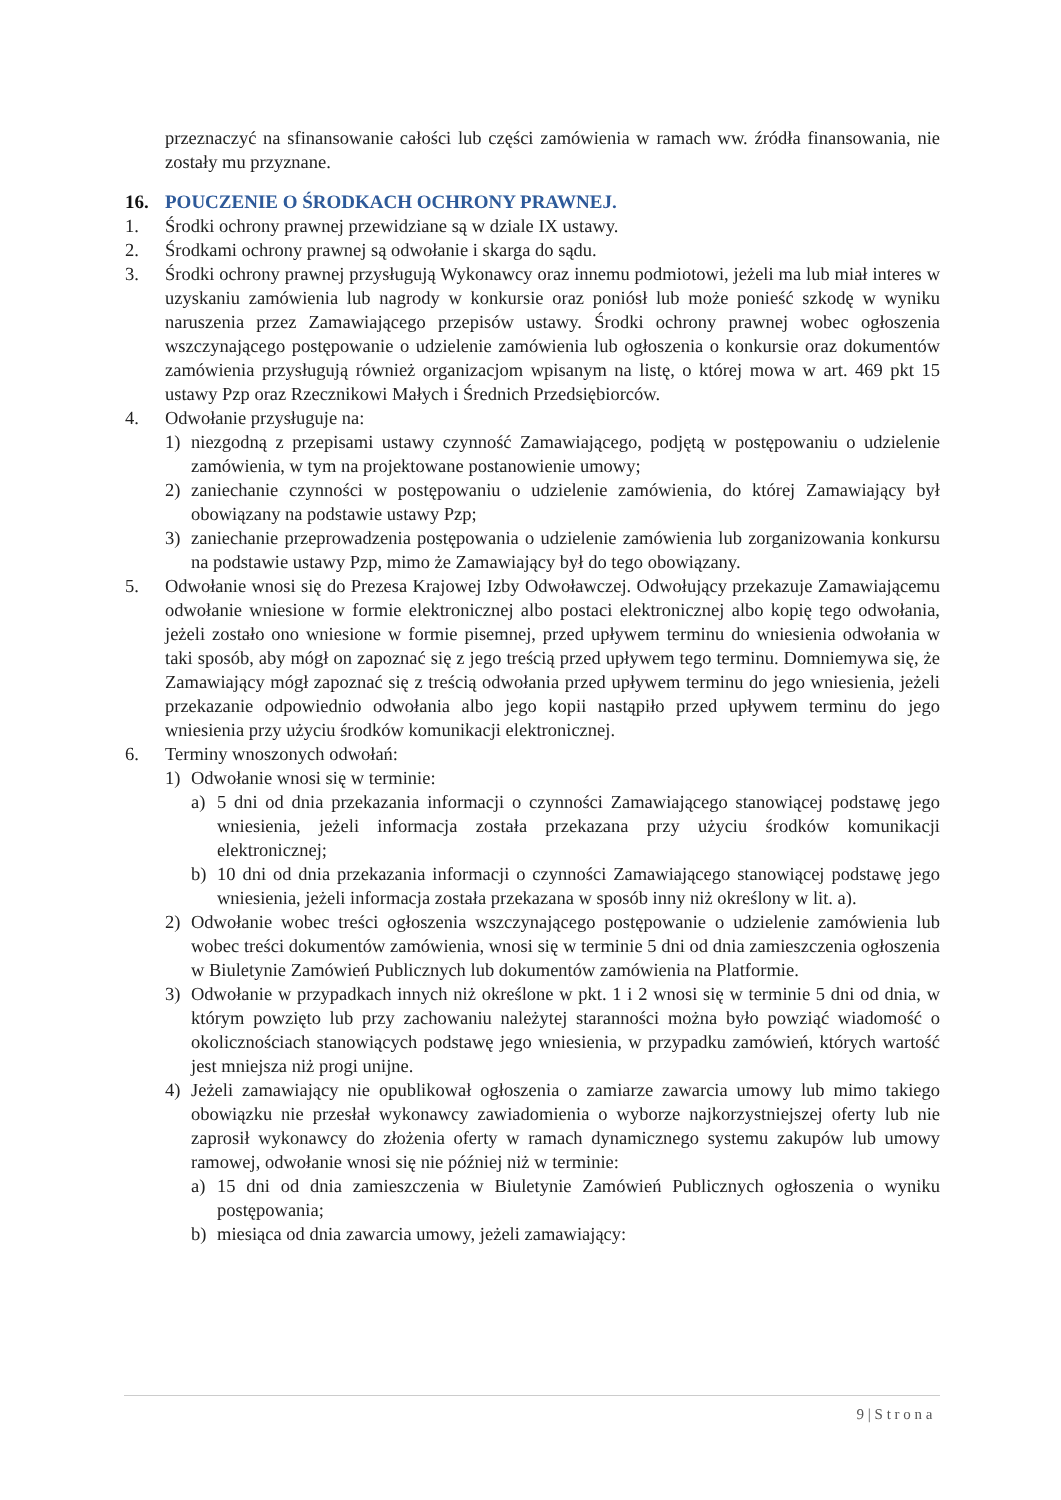przeznaczyć na sfinansowanie całości lub części zamówienia w ramach ww. źródła finansowania, nie zostały mu przyznane.
16. POUCZENIE O ŚRODKACH OCHRONY PRAWNEJ.
1. Środki ochrony prawnej przewidziane są w dziale IX ustawy.
2. Środkami ochrony prawnej są odwołanie i skarga do sądu.
3. Środki ochrony prawnej przysługują Wykonawcy oraz innemu podmiotowi, jeżeli ma lub miał interes w uzyskaniu zamówienia lub nagrody w konkursie oraz poniósł lub może ponieść szkodę w wyniku naruszenia przez Zamawiającego przepisów ustawy. Środki ochrony prawnej wobec ogłoszenia wszczynającego postępowanie o udzielenie zamówienia lub ogłoszenia o konkursie oraz dokumentów zamówienia przysługują również organizacjom wpisanym na listę, o której mowa w art. 469 pkt 15 ustawy Pzp oraz Rzecznikowi Małych i Średnich Przedsiębiorców.
4. Odwołanie przysługuje na:
1) niezgodną z przepisami ustawy czynność Zamawiającego, podjętą w postępowaniu o udzielenie zamówienia, w tym na projektowane postanowienie umowy;
2) zaniechanie czynności w postępowaniu o udzielenie zamówienia, do której Zamawiający był obowiązany na podstawie ustawy Pzp;
3) zaniechanie przeprowadzenia postępowania o udzielenie zamówienia lub zorganizowania konkursu na podstawie ustawy Pzp, mimo że Zamawiający był do tego obowiązany.
5. Odwołanie wnosi się do Prezesa Krajowej Izby Odwoławczej. Odwołujący przekazuje Zamawiającemu odwołanie wniesione w formie elektronicznej albo postaci elektronicznej albo kopię tego odwołania, jeżeli zostało ono wniesione w formie pisemnej, przed upływem terminu do wniesienia odwołania w taki sposób, aby mógł on zapoznać się z jego treścią przed upływem tego terminu. Domniemywa się, że Zamawiający mógł zapoznać się z treścią odwołania przed upływem terminu do jego wniesienia, jeżeli przekazanie odpowiednio odwołania albo jego kopii nastąpiło przed upływem terminu do jego wniesienia przy użyciu środków komunikacji elektronicznej.
6. Terminy wnoszonych odwołań:
1) Odwołanie wnosi się w terminie:
a) 5 dni od dnia przekazania informacji o czynności Zamawiającego stanowiącej podstawę jego wniesienia, jeżeli informacja została przekazana przy użyciu środków komunikacji elektronicznej;
b) 10 dni od dnia przekazania informacji o czynności Zamawiającego stanowiącej podstawę jego wniesienia, jeżeli informacja została przekazana w sposób inny niż określony w lit. a).
2) Odwołanie wobec treści ogłoszenia wszczynającego postępowanie o udzielenie zamówienia lub wobec treści dokumentów zamówienia, wnosi się w terminie 5 dni od dnia zamieszczenia ogłoszenia w Biuletynie Zamówień Publicznych lub dokumentów zamówienia na Platformie.
3) Odwołanie w przypadkach innych niż określone w pkt. 1 i 2 wnosi się w terminie 5 dni od dnia, w którym powzięto lub przy zachowaniu należytej staranności można było powziąć wiadomość o okolicznościach stanowiących podstawę jego wniesienia, w przypadku zamówień, których wartość jest mniejsza niż progi unijne.
4) Jeżeli zamawiający nie opublikował ogłoszenia o zamiarze zawarcia umowy lub mimo takiego obowiązku nie przesłał wykonawcy zawiadomienia o wyborze najkorzystniejszej oferty lub nie zaprosił wykonawcy do złożenia oferty w ramach dynamicznego systemu zakupów lub umowy ramowej, odwołanie wnosi się nie później niż w terminie:
a) 15 dni od dnia zamieszczenia w Biuletynie Zamówień Publicznych ogłoszenia o wyniku postępowania;
b) miesiąca od dnia zawarcia umowy, jeżeli zamawiający:
9 | S t r o n a